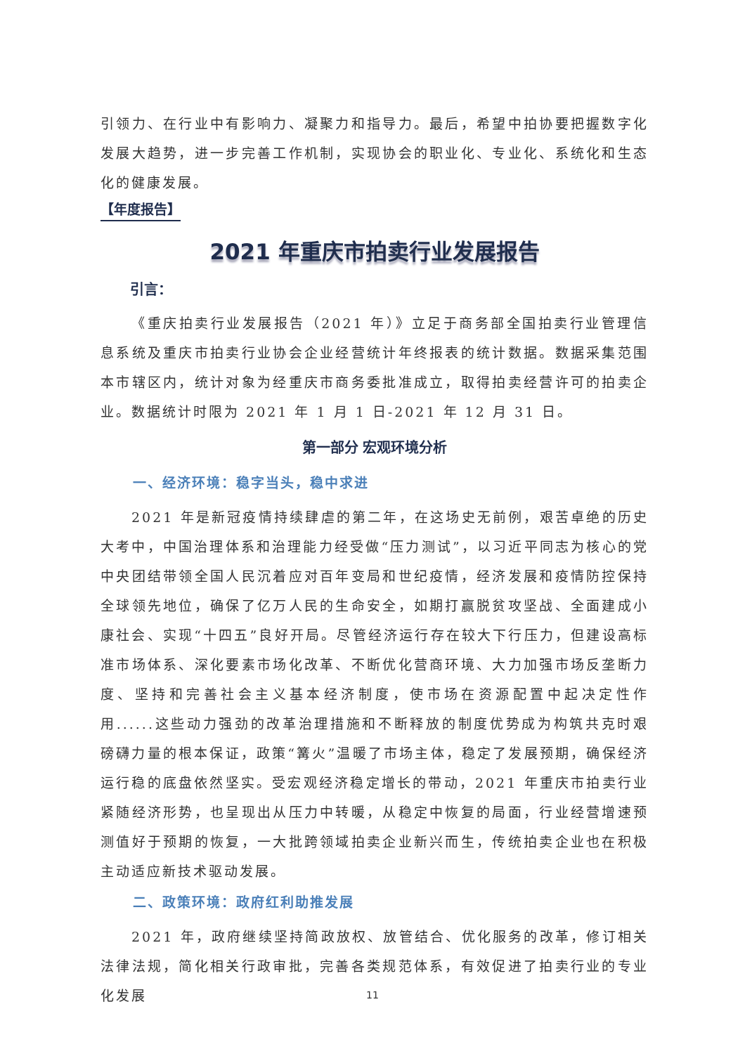引领力、在行业中有影响力、凝聚力和指导力。最后，希望中拍协要把握数字化发展大趋势，进一步完善工作机制，实现协会的职业化、专业化、系统化和生态化的健康发展。
【年度报告】
2021 年重庆市拍卖行业发展报告
引言：
《重庆拍卖行业发展报告（2021 年）》立足于商务部全国拍卖行业管理信息系统及重庆市拍卖行业协会企业经营统计年终报表的统计数据。数据采集范围本市辖区内，统计对象为经重庆市商务委批准成立，取得拍卖经营许可的拍卖企业。数据统计时限为 2021 年 1 月 1 日-2021 年 12 月 31 日。
第一部分 宏观环境分析
一、经济环境：稳字当头，稳中求进
2021 年是新冠疫情持续肆虐的第二年，在这场史无前例，艰苦卓绝的历史大考中，中国治理体系和治理能力经受做“压力测试”，以习近平同志为核心的党中央团结带领全国人民沉着应对百年变局和世纪疫情，经济发展和疫情防控保持全球领先地位，确保了亿万人民的生命安全，如期打赢脱贫攻坚战、全面建成小康社会、实现“十四五”良好开局。尽管经济运行存在较大下行压力，但建设高标准市场体系、深化要素市场化改革、不断优化营商环境、大力加强市场反垄断力度、坚持和完善社会主义基本经济制度，使市场在资源配置中起决定性作用......这些动力强劲的改革治理措施和不断释放的制度优势成为构筑共克时艰磅礴力量的根本保证，政策“篝火”温暖了市场主体，稳定了发展预期，确保经济运行稳的底盘依然坚实。受宏观经济稳定增长的带动，2021 年重庆市拍卖行业紧随经济形势，也呈现出从压力中转暖，从稳定中恢复的局面，行业经营增速预测值好于预期的恢复，一大批跨领域拍卖企业新兴而生，传统拍卖企业也在积极主动适应新技术驱动发展。
二、政策环境：政府红利助推发展
2021 年，政府继续坚持简政放权、放管结合、优化服务的改革，修订相关法律法规，简化相关行政审批，完善各类规范体系，有效促进了拍卖行业的专业化发展
11